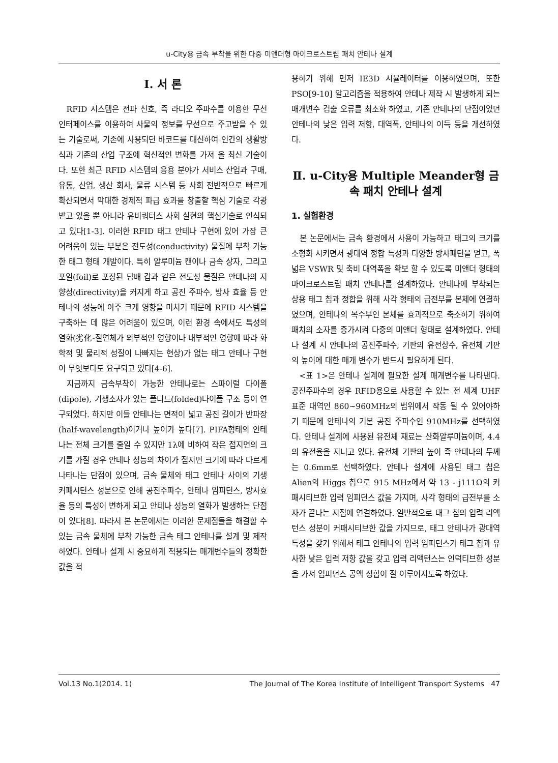u-City용 금속 부착을 위한 다중 미앤더형 마이크로스트립 패치 안테나 설계
Ⅰ. 서 론
RFID 시스템은 전파 신호, 즉 라디오 주파수를 이용한 무선 인터페이스를 이용하여 사물의 정보를 무선으로 주고받을 수 있는 기술로써, 기존에 사용되던 바코드를 대신하여 인간의 생활방식과 기존의 산업 구조에 혁신적인 변화를 가져 올 최신 기술이다. 또한 최근 RFID 시스템의 응용 분야가 서비스 산업과 구매, 유통, 산업, 생산 회사, 물류 시스템 등 사회 전반적으로 빠르게 확산되면서 막대한 경제적 파급 효과를 창출할 핵심 기술로 각광 받고 있을 뿐 아니라 유비쿼터스 사회 실현의 핵심기술로 인식되고 있다[1-3]. 이러한 RFID 태그 안테나 구현에 있어 가장 큰 어려움이 있는 부분은 전도성(conductivity) 물질에 부착 가능한 태그 형태 개발이다. 특히 알루미늄 캔이나 금속 상자, 그리고 포일(foil)로 포장된 담배 갑과 같은 전도성 물질은 안테나의 지향성(directivity)을 커지게 하고 공진 주파수, 방사 효율 등 안테나의 성능에 아주 크게 영향을 미치기 때문에 RFID 시스템을 구축하는 데 많은 어려움이 있으며, 이런 환경 속에서도 특성의 열화(劣化-절연체가 외부적인 영향이나 내부적인 영향에 따라 화학적 및 물리적 성질이 나빠지는 현상)가 없는 태그 안테나 구현이 무엇보다도 요구되고 있다[4-6].
지금까지 금속부착이 가능한 안테나로는 스파이럴 다이폴(dipole), 기생소자가 있는 폴디드(folded)다이폴 구조 등이 연구되었다. 하지만 이들 안테나는 면적이 넓고 공진 길이가 반파장(half-wavelength)이거나 높이가 높다[7]. PIFA형태의 안테나는 전체 크기를 줄일 수 있지만 1λ에 비하여 작은 접지면의 크기를 가질 경우 안테나 성능의 차이가 접지면 크기에 따라 다르게 나타나는 단점이 있으며, 금속 물체와 태그 안테나 사이의 기생 커패시턴스 성분으로 인해 공진주파수, 안테나 임피던스, 방사효율 등의 특성이 변하게 되고 안테나 성능의 열화가 발생하는 단점이 있다[8]. 따라서 본 논문에서는 이러한 문제점들을 해결할 수 있는 금속 물체에 부착 가능한 금속 태그 안테나를 설계 및 제작하였다. 안테나 설계 시 중요하게 적용되는 매개변수들의 정확한 값을 적
용하기 위해 먼저 IE3D 시뮬레이터를 이용하였으며, 또한 PSO[9-10] 알고리즘을 적용하여 안테나 제작 시 발생하게 되는 매개변수 검출 오류를 최소화 하였고, 기존 안테나의 단점이었던 안테나의 낮은 입력 저항, 대역폭, 안테나의 이득 등을 개선하였다.
Ⅱ. u-City용 Multiple Meander형 금속 패치 안테나 설계
1. 실험환경
본 논문에서는 금속 환경에서 사용이 가능하고 태그의 크기를 소형화 시키면서 광대역 정합 특성과 다양한 방사패턴을 얻고, 폭넓은 VSWR 및 축비 대역폭을 확보 할 수 있도록 미앤더 형태의 마이크로스트립 패치 안테나를 설계하였다. 안테나에 부착되는 상용 태그 칩과 정합을 위해 사각 형태의 급전부를 본체에 연결하였으며, 안테나의 복수부인 본체를 효과적으로 축소하기 위하여 패치의 소자를 증가시켜 다중의 미앤더 형태로 설계하였다. 안테나 설계 시 안테나의 공진주파수, 기판의 유전상수, 유전체 기판의 높이에 대한 매개 변수가 반드시 필요하게 된다.
<표 1>은 안테나 설계에 필요한 설계 매개변수를 나타낸다. 공진주파수의 경우 RFID용으로 사용할 수 있는 전 세계 UHF 표준 대역인 860~960MHz의 범위에서 작동 될 수 있어야하기 때문에 안테나의 기본 공진 주파수인 910MHz를 선택하였다. 안테나 설계에 사용된 유전체 재료는 산화알루미늄이며, 4.4의 유전율을 지니고 있다. 유전체 기판의 높이 즉 안테나의 두께는 0.6mm로 선택하였다. 안테나 설계에 사용된 태그 칩은 Alien의 Higgs 칩으로 915 MHz에서 약 13 - j111Ω의 커패시티브한 입력 임피던스 값을 가지며, 사각 형태의 급전부를 소자가 끝나는 지점에 연결하였다. 일반적으로 태그 칩의 입력 리액턴스 성분이 커패시티브한 값을 가지므로, 태그 안테나가 광대역 특성을 갖기 위해서 태그 안테나의 입력 임피던스가 태그 칩과 유사한 낮은 입력 저항 값을 갖고 입력 리액턴스는 인덕티브한 성분을 가져 임피던스 공액 정합이 잘 이루어지도록 하였다.
Vol.13 No.1(2014. 1) The Journal of The Korea Institute of Intelligent Transport Systems 47